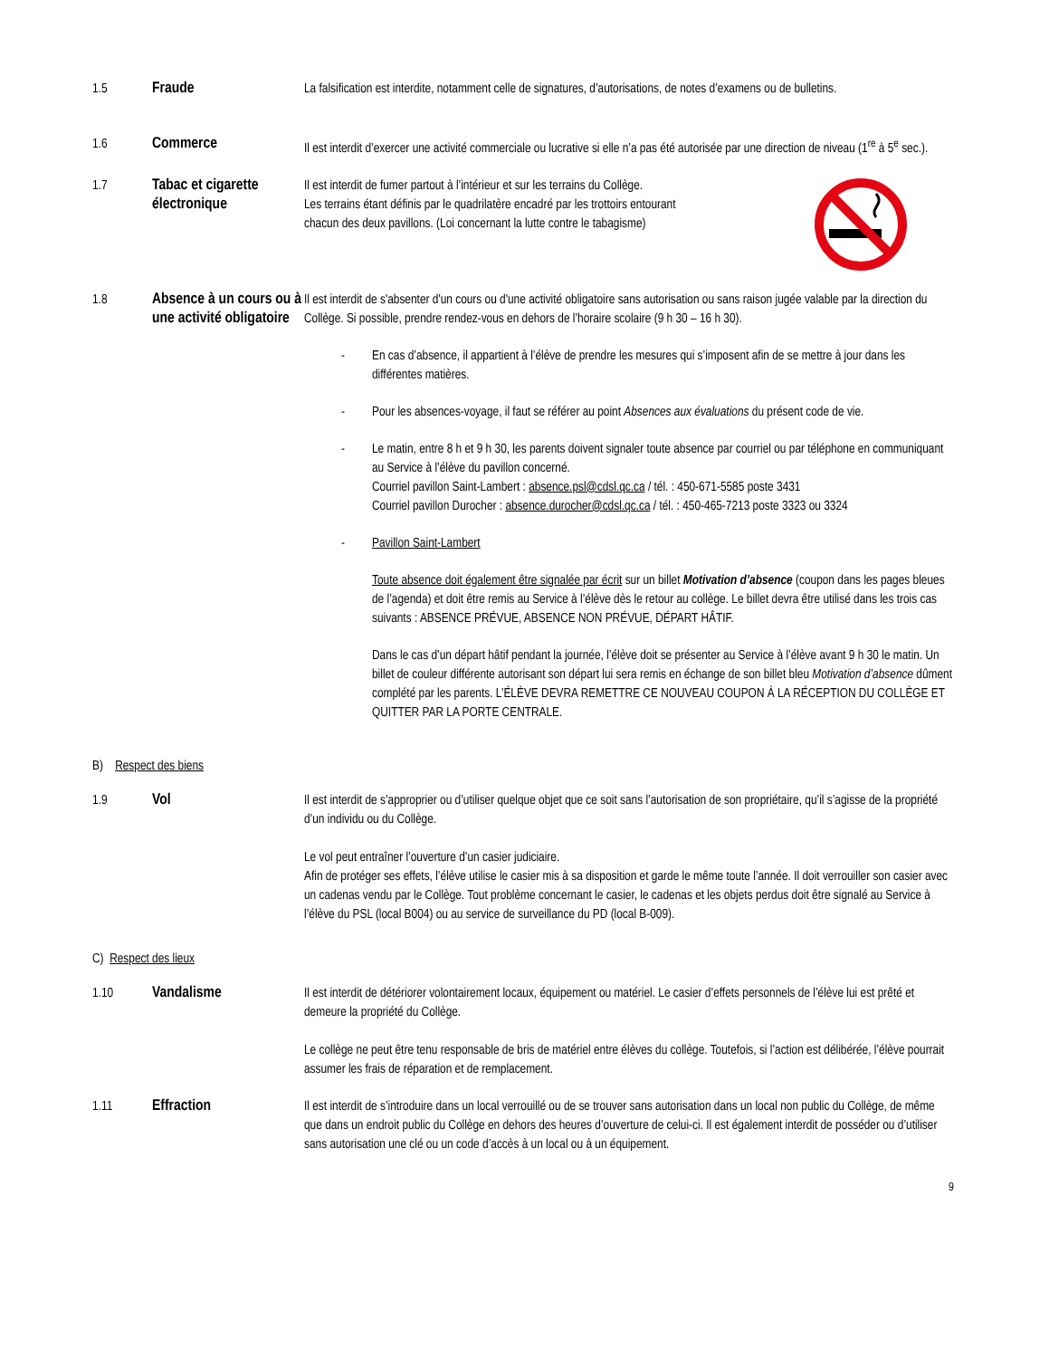1.5
Fraude
La falsification est interdite, notamment celle de signatures, d’autorisations, de notes d’examens ou de bulletins.
1.6
Commerce
Il est interdit d’exercer une activité commerciale ou lucrative si elle n’a pas été autorisée par une direction de niveau (1<sup>re</sup> à 5<sup>e</sup> sec.).
1.7
Tabac et cigarette électronique
Il est interdit de fumer partout à l’intérieur et sur les terrains du Collège.
Les terrains étant définis par le quadrilatère encadré par les trottoirs entourant
chacun des deux pavillons. (Loi concernant la lutte contre le tabagisme)
1.8
Absence à un cours ou à une activité obligatoire
Il est interdit de s'absenter d'un cours ou d'une activité obligatoire sans autorisation ou sans raison jugée valable par la direction du Collège. Si possible, prendre rendez-vous en dehors de l’horaire scolaire (9 h 30 – 16 h 30).
- En cas d’absence, il appartient à l’élève de prendre les mesures qui s’imposent afin de se mettre à jour dans les différentes matières.
- Pour les absences-voyage, il faut se référer au point Absences aux évaluations du présent code de vie.
- Le matin, entre 8 h et 9 h 30, les parents doivent signaler toute absence par courriel ou par téléphone en communiquant au Service à l’élève du pavillon concerné.
Courriel pavillon Saint-Lambert : absence.psl@cdsl.qc.ca / tél. : 450-671-5585 poste 3431
Courriel pavillon Durocher : absence.durocher@cdsl.qc.ca / tél. : 450-465-7213 poste 3323 ou 3324
- Pavillon Saint-Lambert
Toute absence doit également être signalée par écrit sur un billet Motivation d’absence (coupon dans les pages bleues de l’agenda) et doit être remis au Service à l’élève dès le retour au collège. Le billet devra être utilisé dans les trois cas suivants : ABSENCE PRÉVUE, ABSENCE NON PRÉVUE, DÉPART HÂTIF.
Dans le cas d’un départ hâtif pendant la journée, l’élève doit se présenter au Service à l’élève avant 9 h 30 le matin. Un billet de couleur différente autorisant son départ lui sera remis en échange de son billet bleu Motivation d’absence dûment complété par les parents. L’ÉLÈVE DEVRA REMETTRE CE NOUVEAU COUPON À LA RÉCEPTION DU COLLÈGE ET QUITTER PAR LA PORTE CENTRALE.
B) Respect des biens
1.9
Vol
Il est interdit de s’approprier ou d’utiliser quelque objet que ce soit sans l’autorisation de son propriétaire, qu’il s’agisse de la propriété d’un individu ou du Collège.
Le vol peut entraîner l’ouverture d’un casier judiciaire.
Afin de protéger ses effets, l’élève utilise le casier mis à sa disposition et garde le même toute l’année. Il doit verrouiller son casier avec un cadenas vendu par le Collège. Tout problème concernant le casier, le cadenas et les objets perdus doit être signalé au Service à l’élève du PSL (local B004) ou au service de surveillance du PD (local B-009).
C) Respect des lieux
1.10
Vandalisme
Il est interdit de détériorer volontairement locaux, équipement ou matériel. Le casier d’effets personnels de l’élève lui est prêté et demeure la propriété du Collège.
Le collège ne peut être tenu responsable de bris de matériel entre élèves du collège. Toutefois, si l’action est délibérée, l’élève pourrait assumer les frais de réparation et de remplacement.
1.11
Effraction
Il est interdit de s’introduire dans un local verrouillé ou de se trouver sans autorisation dans un local non public du Collège, de même que dans un endroit public du Collège en dehors des heures d’ouverture de celui-ci. Il est également interdit de posséder ou d’utiliser sans autorisation une clé ou un code d’accès à un local ou à un équipement.
9